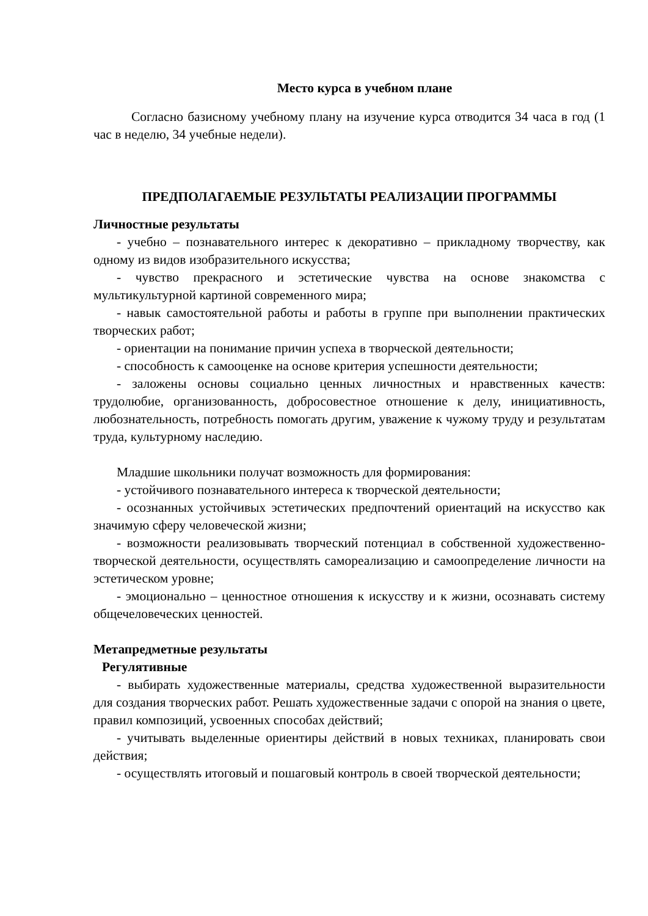Место курса в учебном плане
Согласно базисному учебному плану на изучение курса отводится 34 часа в год (1 час в неделю, 34 учебные недели).
ПРЕДПОЛАГАЕМЫЕ РЕЗУЛЬТАТЫ РЕАЛИЗАЦИИ ПРОГРАММЫ
Личностные результаты
- учебно – познавательного интерес к декоративно – прикладному творчеству, как одному из видов изобразительного искусства;
- чувство прекрасного и эстетические чувства на основе знакомства с мультикультурной картиной современного мира;
- навык самостоятельной работы и работы в группе при выполнении практических творческих работ;
- ориентации на понимание причин успеха в творческой деятельности;
- способность к самооценке на основе критерия успешности деятельности;
- заложены основы социально ценных личностных и нравственных качеств: трудолюбие, организованность, добросовестное отношение к делу, инициативность, любознательность, потребность помогать другим, уважение к чужому труду и результатам труда, культурному наследию.
Младшие школьники получат возможность для формирования:
- устойчивого познавательного интереса к творческой деятельности;
- осознанных устойчивых эстетических предпочтений ориентаций на искусство как значимую сферу человеческой жизни;
- возможности реализовывать творческий потенциал в собственной художественно-творческой деятельности, осуществлять самореализацию и самоопределение личности на эстетическом уровне;
- эмоционально – ценностное отношения к искусству и к жизни, осознавать систему общечеловеческих ценностей.
Метапредметные результаты
Регулятивные
- выбирать художественные материалы, средства художественной выразительности для создания творческих работ. Решать художественные задачи с опорой на знания о цвете, правил композиций, усвоенных способах действий;
- учитывать выделенные ориентиры действий в новых техниках, планировать свои действия;
- осуществлять итоговый и пошаговый контроль в своей творческой деятельности;